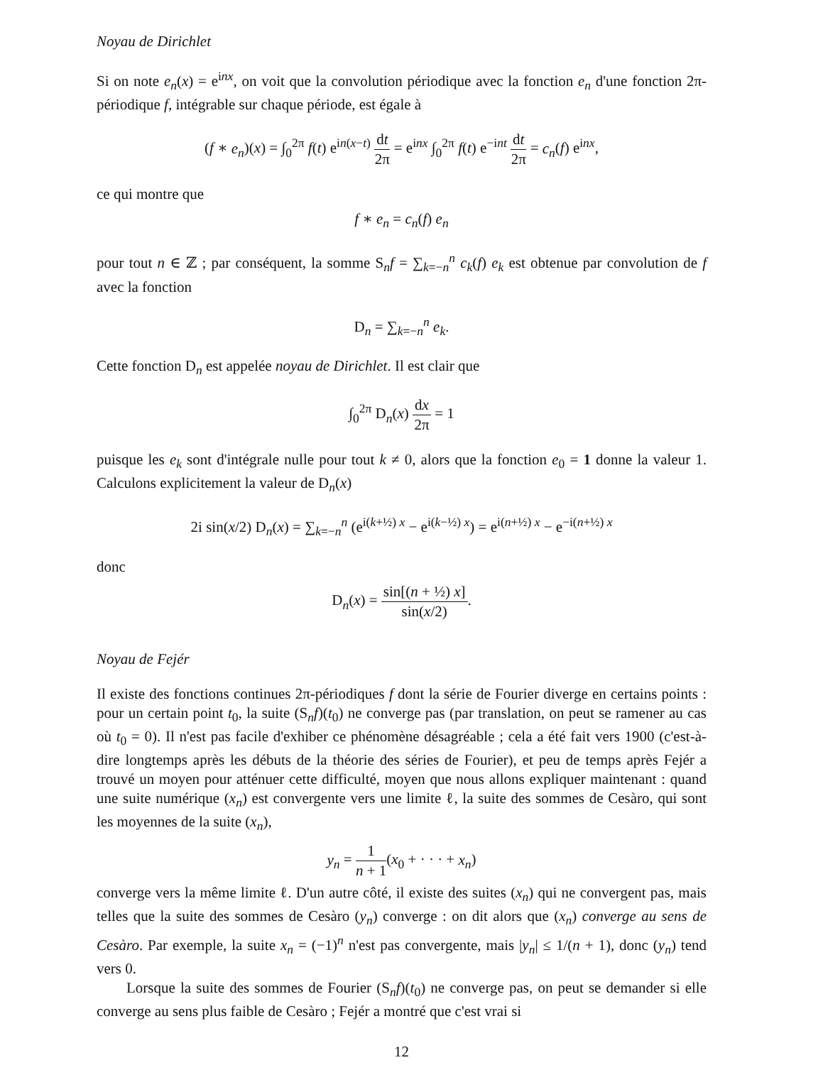Noyau de Dirichlet
Si on note e<sub>n</sub>(x) = e<sup>inx</sup>, on voit que la convolution périodique avec la fonction e<sub>n</sub> d'une fonction 2π-périodique f, intégrable sur chaque période, est égale à
(f ∗ e<sub>n</sub>)(x) = ∫<sub>0</sub><sup>2π</sup> f(t) e<sup>in(x−t)</sup> dt 2π = e<sup>inx</sup> ∫<sub>0</sub><sup>2π</sup> f(t) e<sup>−int</sup> dt 2π = c<sub>n</sub>(f) e<sup>inx</sup>,
ce qui montre que
f ∗ e<sub>n</sub> = c<sub>n</sub>(f) e<sub>n</sub>
pour tout n ∈ ℤ ; par conséquent, la somme S<sub>n</sub>f = ∑<sub>k=−n</sub><sup>n</sup> c<sub>k</sub>(f) e<sub>k</sub> est obtenue par convolution de f avec la fonction
D<sub>n</sub> = ∑<sub>k=−n</sub><sup>n</sup> e<sub>k</sub>.
Cette fonction D<sub>n</sub> est appelée noyau de Dirichlet. Il est clair que
∫<sub>0</sub><sup>2π</sup> D<sub>n</sub>(x) dx 2π = 1
puisque les e<sub>k</sub> sont d'intégrale nulle pour tout k ≠ 0, alors que la fonction e<sub>0</sub> = 1 donne la valeur 1. Calculons explicitement la valeur de D<sub>n</sub>(x)
2i sin(x/2) D<sub>n</sub>(x) = ∑<sub>k=−n</sub><sup>n</sup> (e<sup>i(k+½) x</sup> − e<sup>i(k−½) x</sup>) = e<sup>i(n+½) x</sup> − e<sup>−i(n+½) x</sup>
donc
D<sub>n</sub>(x) = sin[(n + ½) x] sin(x/2).
Noyau de Fejér
Il existe des fonctions continues 2π-périodiques f dont la série de Fourier diverge en certains points : pour un certain point t<sub>0</sub>, la suite (S<sub>n</sub>f)(t<sub>0</sub>) ne converge pas (par translation, on peut se ramener au cas où t<sub>0</sub> = 0). Il n'est pas facile d'exhiber ce phénomène désagréable ; cela a été fait vers 1900 (c'est-à-dire longtemps après les débuts de la théorie des séries de Fourier), et peu de temps après Fejér a trouvé un moyen pour atténuer cette difficulté, moyen que nous allons expliquer maintenant : quand une suite numérique (x<sub>n</sub>) est convergente vers une limite ℓ, la suite des sommes de Cesàro, qui sont les moyennes de la suite (x<sub>n</sub>),
y<sub>n</sub> = 1 n + 1(x<sub>0</sub> + · · · + x<sub>n</sub>)
converge vers la même limite ℓ. D'un autre côté, il existe des suites (x<sub>n</sub>) qui ne convergent pas, mais telles que la suite des sommes de Cesàro (y<sub>n</sub>) converge : on dit alors que (x<sub>n</sub>) converge au sens de Cesàro. Par exemple, la suite x<sub>n</sub> = (−1)<sup>n</sup> n'est pas convergente, mais |y<sub>n</sub>| ≤ 1/(n + 1), donc (y<sub>n</sub>) tend vers 0.
Lorsque la suite des sommes de Fourier (S<sub>n</sub>f)(t<sub>0</sub>) ne converge pas, on peut se demander si elle converge au sens plus faible de Cesàro ; Fejér a montré que c'est vrai si
12